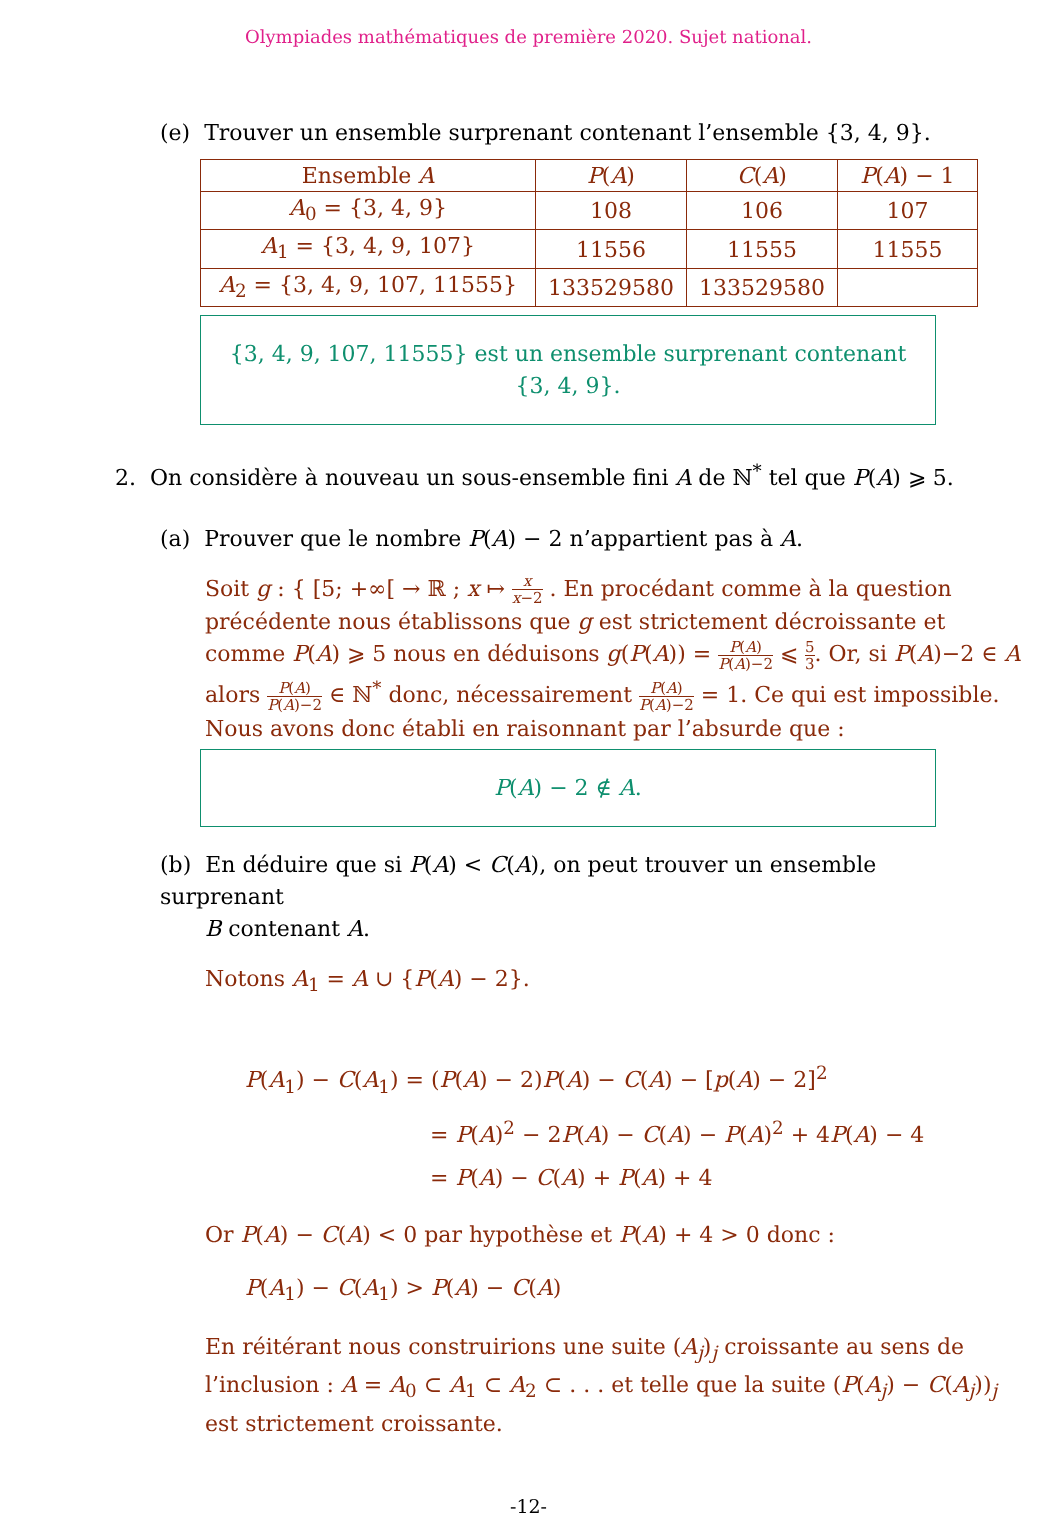Olympiades mathématiques de première 2020. Sujet national.
(e) Trouver un ensemble surprenant contenant l’ensemble {3, 4, 9}.
| Ensemble A | P ( A ) | C ( A ) | P ( A ) − 1 |
| --- | --- | --- | --- |
| A<sub>0</sub> = {3, 4, 9} | 108 | 106 | 107 |
| A<sub>1</sub> = {3, 4, 9, 107} | 11556 | 11555 | 11555 |
| A<sub>2</sub> = {3, 4, 9, 107, 11555} | 133529580 | 133529580 | |
{3, 4, 9, 107, 11555} est un ensemble surprenant contenant
{3, 4, 9}.
2. On considère à nouveau un sous-ensemble fini A de ℕ<sup>*</sup> tel que P(A) ⩾ 5.
(a) Prouver que le nombre P(A) − 2 n’appartient pas à A.
Soit g : { [5; +∞[ → ℝ ; x ↦ x x−2 . En procédant comme à la question précédente nous établissons que g est strictement décroissante et comme P(A) ⩾ 5 nous en déduisons g(P(A)) = P(A) P(A)−2 ⩽ 5 3. Or, si P(A)−2 ∈ A alors P(A) P(A)−2 ∈ ℕ<sup>*</sup> donc, nécessairement P(A) P(A)−2 = 1. Ce qui est impossible.
Nous avons donc établi en raisonnant par l’absurde que :
P(A) − 2 ∉ A.
(b) En déduire que si P(A) < C(A), on peut trouver un ensemble surprenant
B contenant A.
Notons A<sub>1</sub> = A ∪ {P(A) − 2}.
P(A<sub>1</sub>) − C(A<sub>1</sub>) = (P(A) − 2)P(A) − C(A) − [p(A) − 2]<sup>2</sup>
= P(A)<sup>2</sup> − 2P(A) − C(A) − P(A)<sup>2</sup> + 4P(A) − 4
= P(A) − C(A) + P(A) + 4
Or P(A) − C(A) < 0 par hypothèse et P(A) + 4 > 0 donc :
P(A<sub>1</sub>) − C(A<sub>1</sub>) > P(A) − C(A)
En réitérant nous construirions une suite (A<sub>j</sub>)<sub>j</sub> croissante au sens de l’inclusion : A = A<sub>0</sub> ⊂ A<sub>1</sub> ⊂ A<sub>2</sub> ⊂ . . . et telle que la suite (P(A<sub>j</sub>) − C(A<sub>j</sub>))<sub>j</sub> est strictement croissante.
-12-